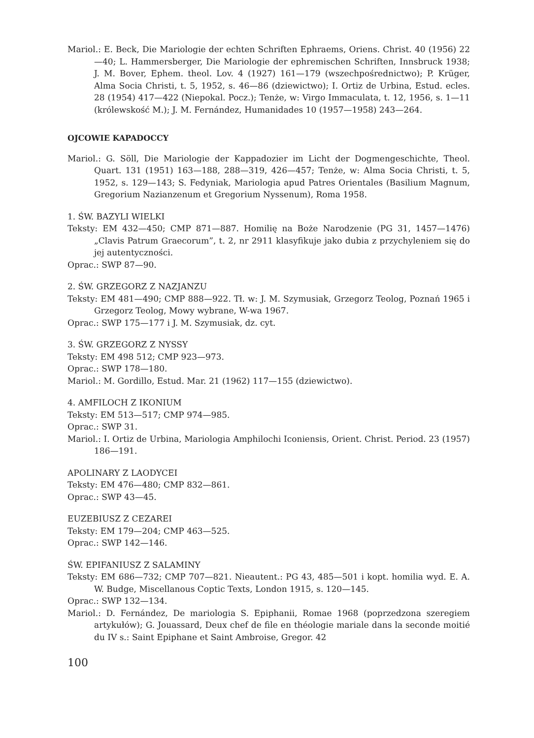Mariol.: E. Beck, Die Mariologie der echten Schriften Ephraems, Oriens. Christ. 40 (1956) 22—40; L. Hammersberger, Die Mariologie der ephremischen Schriften, Innsbruck 1938; J. M. Bover, Ephem. theol. Lov. 4 (1927) 161—179 (wszechpośrednictwo); P. Krüger, Alma Socia Christi, t. 5, 1952, s. 46—86 (dziewictwo); I. Ortiz de Urbina, Estud. ecles. 28 (1954) 417—422 (Niepokal. Pocz.); Tenże, w: Virgo Immaculata, t. 12, 1956, s. 1—11 (królewskość M.); J. M. Fernández, Humanidades 10 (1957—1958) 243—264.
OJCOWIE KAPADOCCY
Mariol.: G. Söll, Die Mariologie der Kappadozier im Licht der Dogmengeschichte, Theol. Quart. 131 (1951) 163—188, 288—319, 426—457; Tenże, w: Alma Socia Christi, t. 5, 1952, s. 129—143; S. Fedyniak, Mariologia apud Patres Orientales (Basilium Magnum, Gregorium Nazianzenum et Gregorium Nyssenum), Roma 1958.
1. ŚW. BAZYLI WIELKI
Teksty: EM 432—450; CMP 871—887. Homilię na Boże Narodzenie (PG 31, 1457—1476) „Clavis Patrum Graecorum”, t. 2, nr 2911 klasyfikuje jako dubia z przychyleniem się do jej autentyczności.
Oprac.: SWP 87—90.
2. ŚW. GRZEGORZ Z NAZJANZU
Teksty: EM 481—490; CMP 888—922. Tł. w: J. M. Szymusiak, Grzegorz Teolog, Poznań 1965 i Grzegorz Teolog, Mowy wybrane, W-wa 1967.
Oprac.: SWP 175—177 i J. M. Szymusiak, dz. cyt.
3. ŚW. GRZEGORZ Z NYSSY
Teksty: EM 498 512; CMP 923—973.
Oprac.: SWP 178—180.
Mariol.: M. Gordillo, Estud. Mar. 21 (1962) 117—155 (dziewictwo).
4. AMFILOCH Z IKONIUM
Teksty: EM 513—517; CMP 974—985.
Oprac.: SWP 31.
Mariol.: I. Ortiz de Urbina, Mariologia Amphilochi Iconiensis, Orient. Christ. Period. 23 (1957) 186—191.
APOLINARY Z LAODYCEI
Teksty: EM 476—480; CMP 832—861.
Oprac.: SWP 43—45.
EUZEBIUSZ Z CEZAREI
Teksty: EM 179—204; CMP 463—525.
Oprac.: SWP 142—146.
ŚW. EPIFANIUSZ Z SALAMINY
Teksty: EM 686—732; CMP 707—821. Nieautent.: PG 43, 485—501 i kopt. homilia wyd. E. A. W. Budge, Miscellanous Coptic Texts, London 1915, s. 120—145.
Oprac.: SWP 132—134.
Mariol.: D. Fernández, De mariologia S. Epiphanii, Romae 1968 (poprzedzona szeregiem artykułów); G. Jouassard, Deux chef de file en théologie mariale dans la seconde moitié du IV s.: Saint Epiphane et Saint Ambroise, Gregor. 42
100